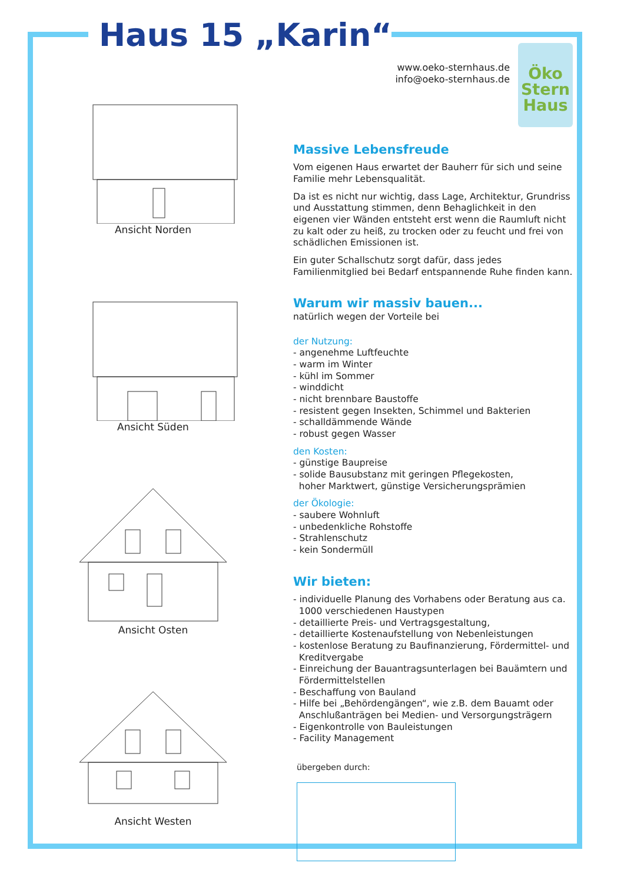Haus 15 „Karin“
Ansicht Norden
Ansicht Süden
Ansicht Osten
Ansicht Westen
www.oeko-sternhaus.de
info@oeko-sternhaus.de
Öko
Stern
Haus
Massive Lebensfreude
Vom eigenen Haus erwartet der Bauherr für sich und seine Familie mehr Lebensqualität.
Da ist es nicht nur wichtig, dass Lage, Architektur, Grundriss und Ausstattung stimmen, denn Behaglichkeit in den eigenen vier Wänden entsteht erst wenn die Raumluft nicht zu kalt oder zu heiß, zu trocken oder zu feucht und frei von schädlichen Emissionen ist.
Ein guter Schallschutz sorgt dafür, dass jedes Familienmitglied bei Bedarf entspannende Ruhe finden kann.
Warum wir massiv bauen...
natürlich wegen der Vorteile bei
der Nutzung:
- angenehme Luftfeuchte
- warm im Winter
- kühl im Sommer
- winddicht
- nicht brennbare Baustoffe
- resistent gegen Insekten, Schimmel und Bakterien
- schalldämmende Wände
- robust gegen Wasser
den Kosten:
- günstige Baupreise
- solide Bausubstanz mit geringen Pflegekosten,
hoher Marktwert, günstige Versicherungsprämien
der Ökologie:
- saubere Wohnluft
- unbedenkliche Rohstoffe
- Strahlenschutz
- kein Sondermüll
Wir bieten:
- individuelle Planung des Vorhabens oder Beratung aus ca.
1000 verschiedenen Haustypen
- detaillierte Preis- und Vertragsgestaltung,
- detaillierte Kostenaufstellung von Nebenleistungen
- kostenlose Beratung zu Baufinanzierung, Fördermittel- und
Kreditvergabe
- Einreichung der Bauantragsunterlagen bei Bauämtern und
Fördermittelstellen
- Beschaffung von Bauland
- Hilfe bei „Behördengängen“, wie z.B. dem Bauamt oder
Anschlußanträgen bei Medien- und Versorgungsträgern
- Eigenkontrolle von Bauleistungen
- Facility Management
übergeben durch: